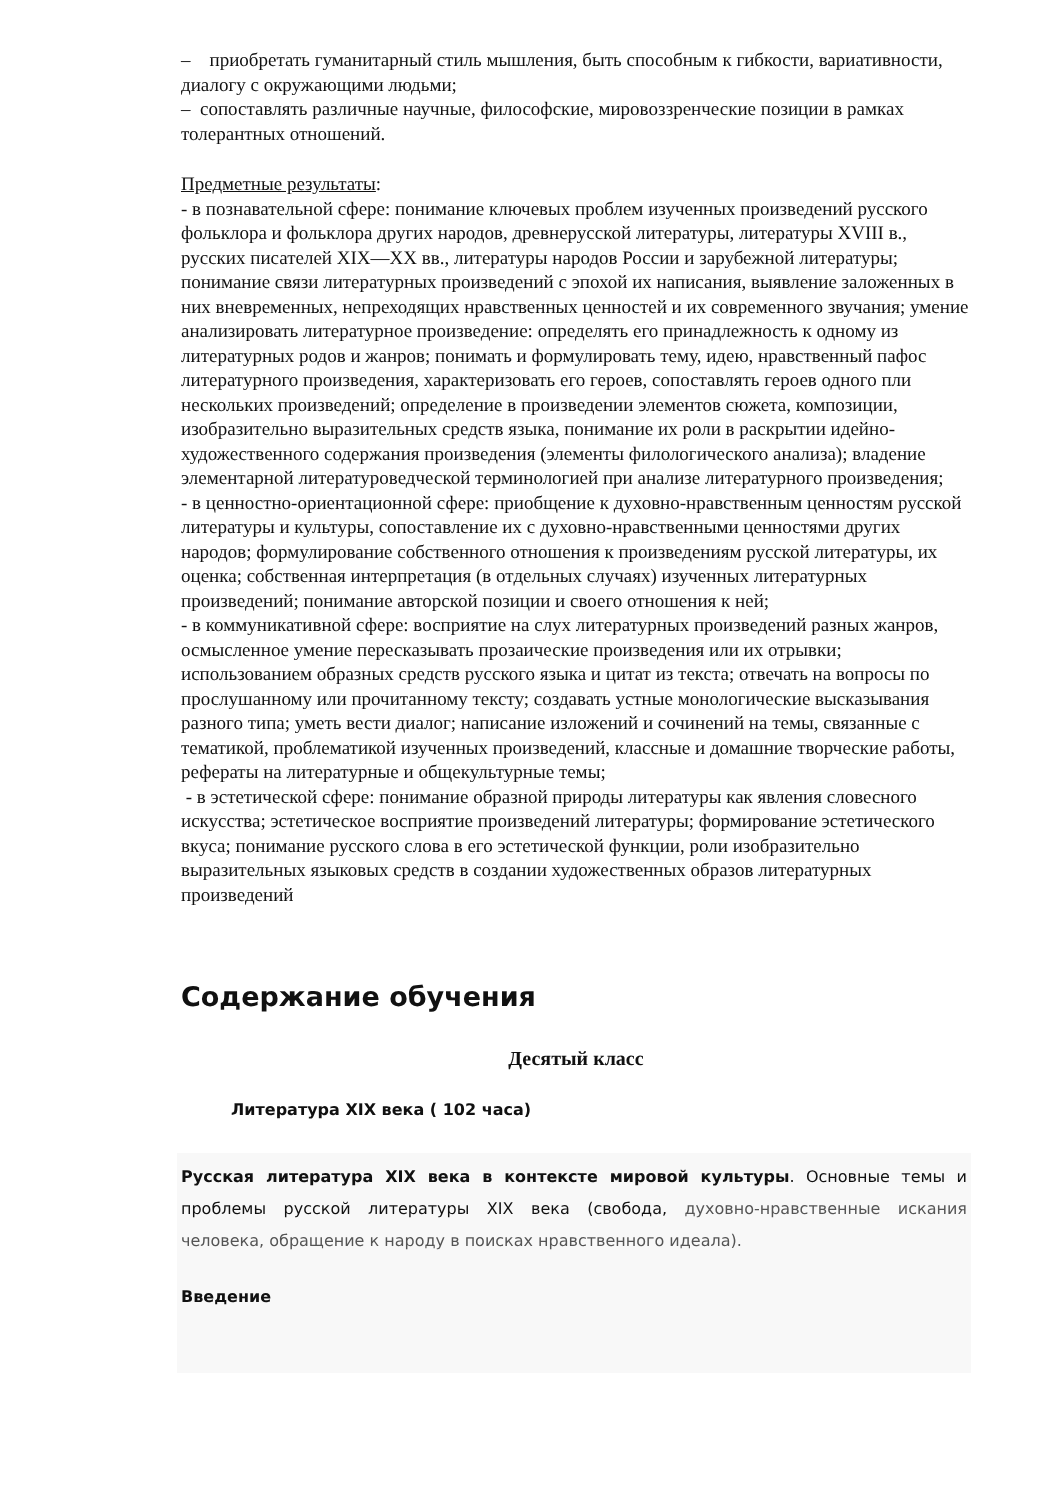– приобретать гуманитарный стиль мышления, быть способным к гибкости, вариативности, диалогу с окружающими людьми;
– сопоставлять различные научные, философские, мировоззренческие позиции в рамках толерантных отношений.
Предметные результаты:
- в познавательной сфере: понимание ключевых проблем изученных произведений русского фольклора и фольклора других народов, древнерусской литературы, литературы XVIII в., русских писателей XIX—XX вв., литературы народов России и зарубежной литературы; понимание связи литературных произведений с эпохой их написания, выявление заложенных в них вневременных, непреходящих нравственных ценностей и их современного звучания; умение анализировать литературное произведение: определять его принадлежность к одному из литературных родов и жанров; понимать и формулировать тему, идею, нравственный пафос литературного произведения, характеризовать его героев, сопоставлять героев одного пли нескольких произведений; определение в произведении элементов сюжета, композиции, изобразительно выразительных средств языка, понимание их роли в раскрытии идейно-художественного содержания произведения (элементы филологического анализа); владение элементарной литературоведческой терминологией при анализе литературного произведения;
- в ценностно-ориентационной сфере: приобщение к духовно-нравственным ценностям русской литературы и культуры, сопоставление их с духовно-нравственными ценностями других народов; формулирование собственного отношения к произведениям русской литературы, их оценка; собственная интерпретация (в отдельных случаях) изученных литературных произведений; понимание авторской позиции и своего отношения к ней;
- в коммуникативной сфере: восприятие на слух литературных произведений разных жанров, осмысленное умение пересказывать прозаические произведения или их отрывки; использованием образных средств русского языка и цитат из текста; отвечать на вопросы по прослушанному или прочитанному тексту; создавать устные монологические высказывания разного типа; уметь вести диалог; написание изложений и сочинений на темы, связанные с тематикой, проблематикой изученных произведений, классные и домашние творческие работы, рефераты на литературные и общекультурные темы;
- в эстетической сфере: понимание образной природы литературы как явления словесного искусства; эстетическое восприятие произведений литературы; формирование эстетического вкуса; понимание русского слова в его эстетической функции, роли изобразительно выразительных языковых средств в создании художественных образов литературных произведений
Содержание обучения
Десятый класс
Литература XIX века ( 102 часа)
Русская литература XIX века в контексте мировой культуры. Основные темы и проблемы русской литературы XIX века (свобода, духовно-нравственные искания человека, обращение к народу в поисках нравственного идеала).
Введение